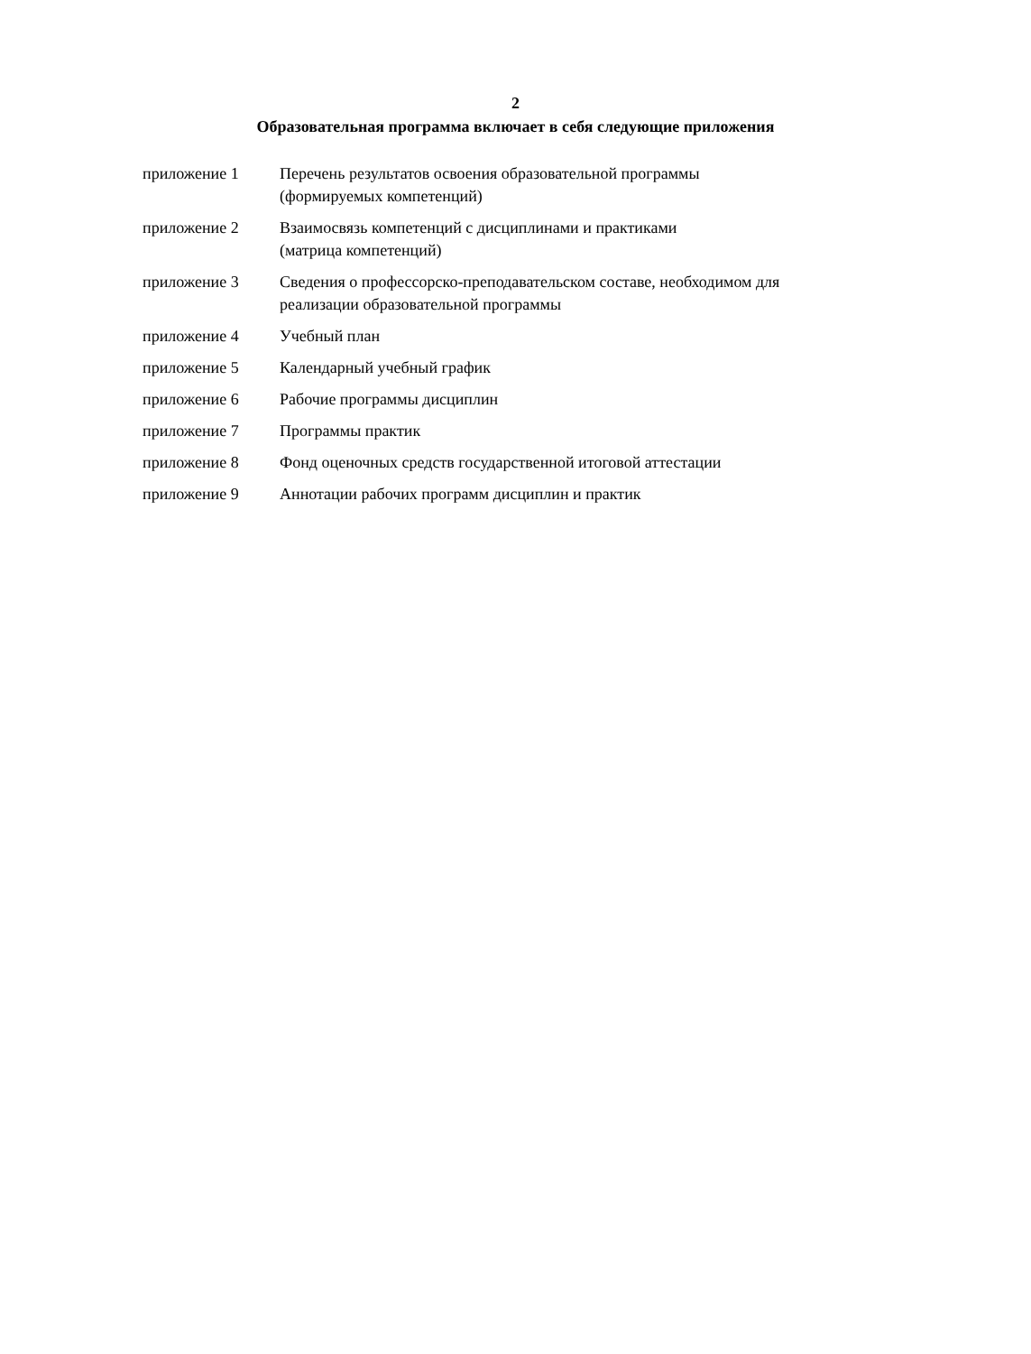2
Образовательная программа включает в себя следующие приложения
| приложение 1 | Перечень результатов освоения образовательной программы (формируемых компетенций) |
| приложение 2 | Взаимосвязь компетенций с дисциплинами и практиками (матрица компетенций) |
| приложение 3 | Сведения о профессорско-преподавательском составе, необходимом для реализации образовательной программы |
| приложение 4 | Учебный план |
| приложение 5 | Календарный учебный график |
| приложение 6 | Рабочие программы дисциплин |
| приложение 7 | Программы практик |
| приложение 8 | Фонд оценочных средств государственной итоговой аттестации |
| приложение 9 | Аннотации рабочих программ дисциплин и практик |